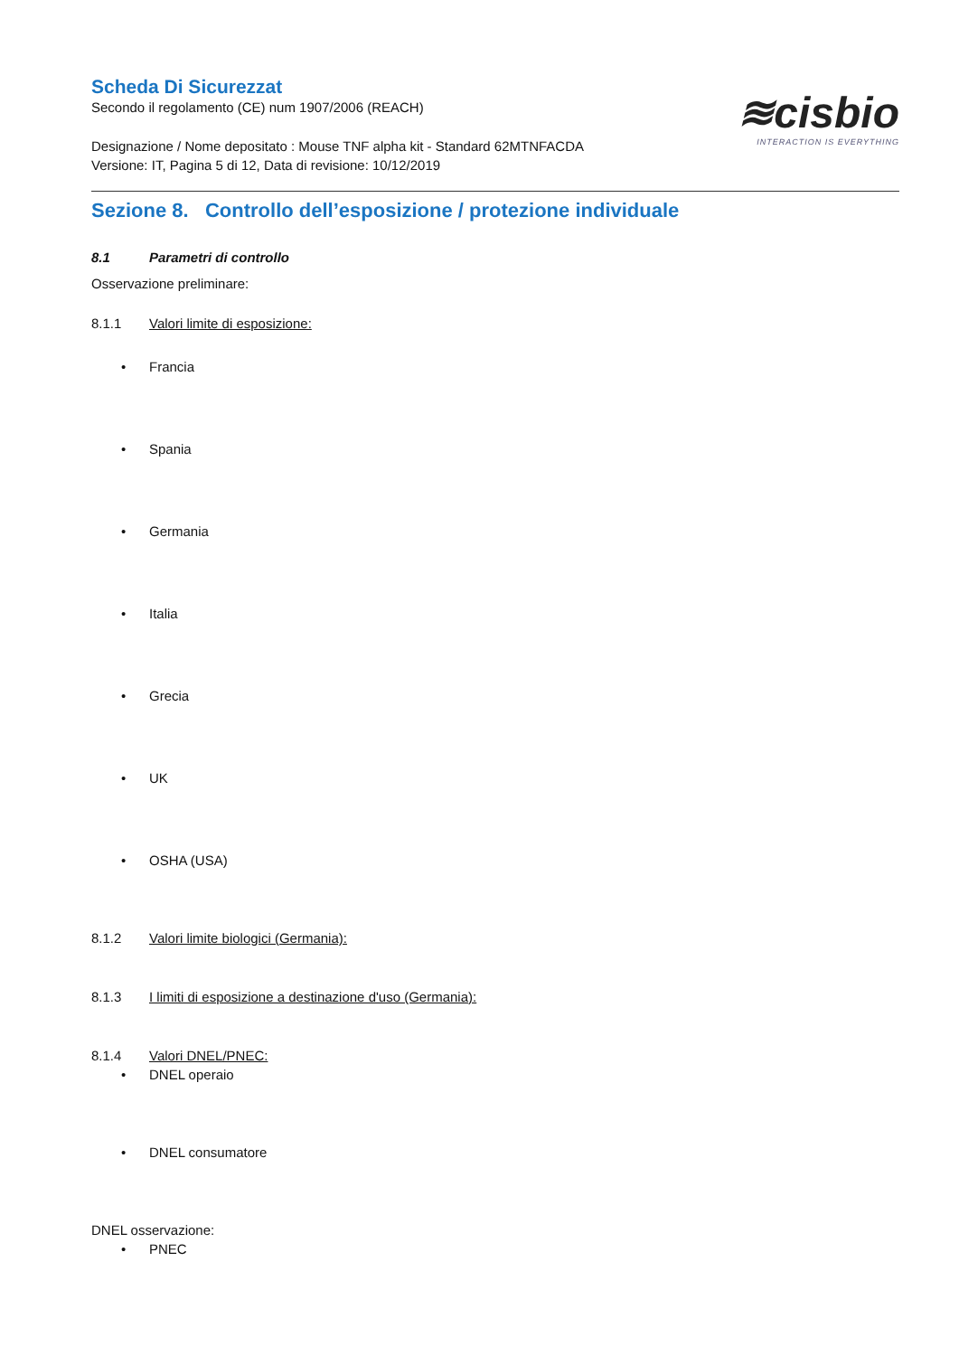≋cisbio
INTERACTION IS EVERYTHING
Scheda Di Sicurezzat
Secondo il regolamento (CE) num 1907/2006 (REACH)
Designazione / Nome depositato : Mouse TNF alpha kit - Standard 62MTNFACDA
Versione: IT, Pagina 5 di 12, Data di revisione: 10/12/2019
Sezione 8. Controllo dell’esposizione / protezione individuale
8.1 Parametri di controllo
Osservazione preliminare:
8.1.1 Valori limite di esposizione:
• Francia
• Spania
• Germania
• Italia
• Grecia
• UK
• OSHA (USA)
8.1.2 Valori limite biologici (Germania):
8.1.3 I limiti di esposizione a destinazione d'uso (Germania):
8.1.4 Valori DNEL/PNEC:
• DNEL operaio
• DNEL consumatore
DNEL osservazione:
• PNEC